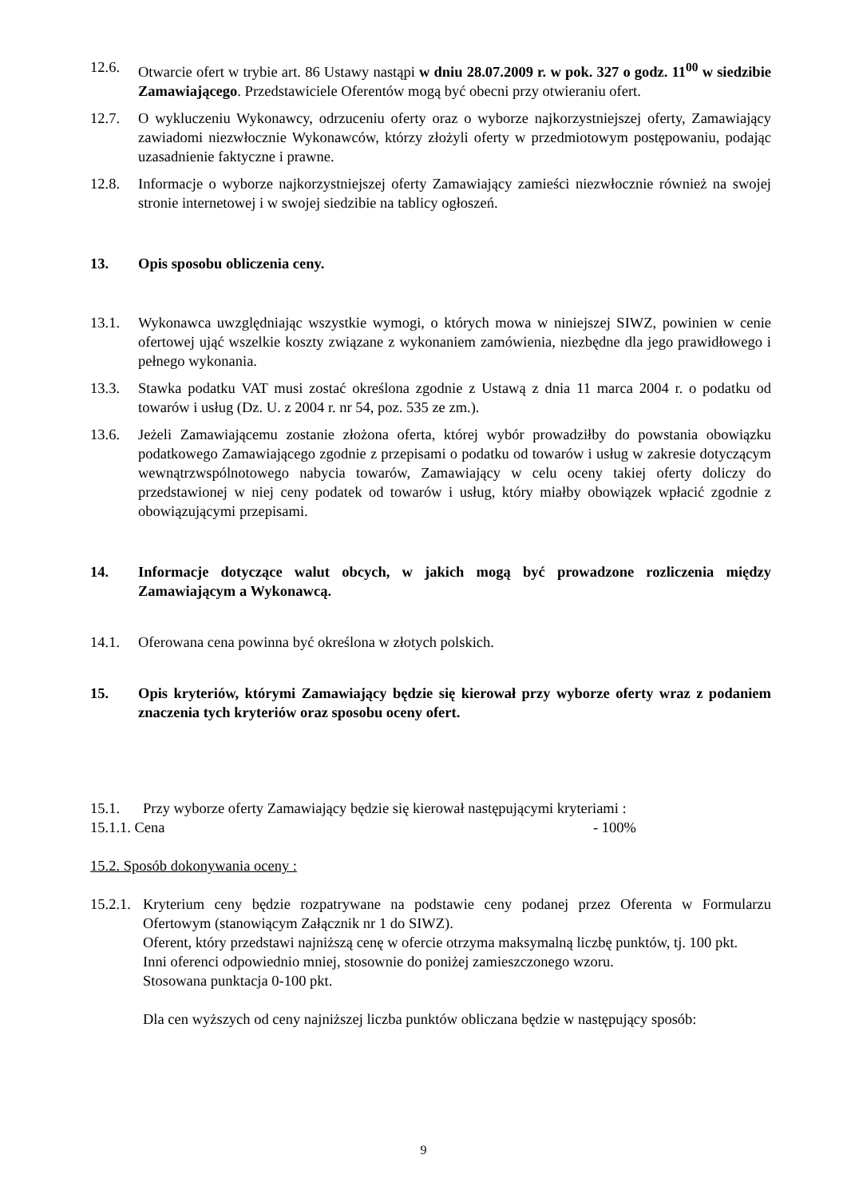12.6. Otwarcie ofert w trybie art. 86 Ustawy nastąpi w dniu 28.07.2009 r. w pok. 327 o godz. 11<sup>00</sup> w siedzibie Zamawiającego. Przedstawiciele Oferentów mogą być obecni przy otwieraniu ofert.
12.7. O wykluczeniu Wykonawcy, odrzuceniu oferty oraz o wyborze najkorzystniejszej oferty, Zamawiający zawiadomi niezwłocznie Wykonawców, którzy złożyli oferty w przedmiotowym postępowaniu, podając uzasadnienie faktyczne i prawne.
12.8. Informacje o wyborze najkorzystniejszej oferty Zamawiający zamieści niezwłocznie również na swojej stronie internetowej i w swojej siedzibie na tablicy ogłoszeń.
13. Opis sposobu obliczenia ceny.
13.1. Wykonawca uwzględniając wszystkie wymogi, o których mowa w niniejszej SIWZ, powinien w cenie ofertowej ująć wszelkie koszty związane z wykonaniem zamówienia, niezbędne dla jego prawidłowego i pełnego wykonania.
13.3. Stawka podatku VAT musi zostać określona zgodnie z Ustawą z dnia 11 marca 2004 r. o podatku od towarów i usług (Dz. U. z 2004 r. nr 54, poz. 535 ze zm.).
13.6. Jeżeli Zamawiającemu zostanie złożona oferta, której wybór prowadziłby do powstania obowiązku podatkowego Zamawiającego zgodnie z przepisami o podatku od towarów i usług w zakresie dotyczącym wewnątrzwspólnotowego nabycia towarów, Zamawiający w celu oceny takiej oferty doliczy do przedstawionej w niej ceny podatek od towarów i usług, który miałby obowiązek wpłacić zgodnie z obowiązującymi przepisami.
14. Informacje dotyczące walut obcych, w jakich mogą być prowadzone rozliczenia między Zamawiającym a Wykonawcą.
14.1. Oferowana cena powinna być określona w złotych polskich.
15. Opis kryteriów, którymi Zamawiający będzie się kierował przy wyborze oferty wraz z podaniem znaczenia tych kryteriów oraz sposobu oceny ofert.
15.1. Przy wyborze oferty Zamawiający będzie się kierował następującymi kryteriami :
15.1.1. Cena - 100%
15.2. Sposób dokonywania oceny :
15.2.1. Kryterium ceny będzie rozpatrywane na podstawie ceny podanej przez Oferenta w Formularzu Ofertowym (stanowiącym Załącznik nr 1 do SIWZ).
Oferent, który przedstawi najniższą cenę w ofercie otrzyma maksymalną liczbę punktów, tj. 100 pkt.
Inni oferenci odpowiednio mniej, stosownie do poniżej zamieszczonego wzoru.
Stosowana punktacja 0-100 pkt.
Dla cen wyższych od ceny najniższej liczba punktów obliczana będzie w następujący sposób:
9